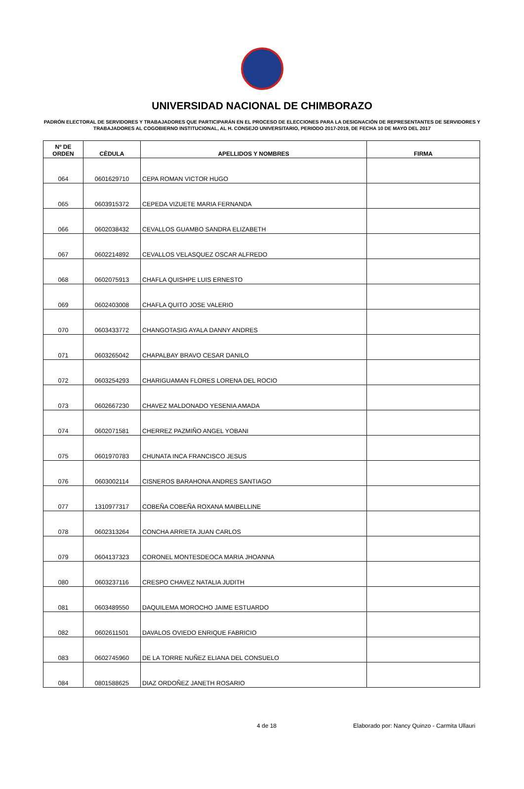UNIVERSIDAD NACIONAL DE CHIMBORAZO
PADRÓN ELECTORAL DE SERVIDORES Y TRABAJADORES QUE PARTICIPARÁN EN EL PROCESO DE ELECCIONES PARA LA DESIGNACIÓN DE REPRESENTANTES DE SERVIDORES Y TRABAJADORES AL COGOBIERNO INSTITUCIONAL, AL H. CONSEJO UNIVERSITARIO, PERIODO 2017-2019, DE FECHA 10 DE MAYO DEL 2017
| Nº DE ORDEN | CÈDULA | APELLIDOS Y NOMBRES | FIRMA |
| --- | --- | --- | --- |
| 064 | 0601629710 | CEPA ROMAN VICTOR HUGO | |
| 065 | 0603915372 | CEPEDA VIZUETE MARIA FERNANDA | |
| 066 | 0602038432 | CEVALLOS GUAMBO SANDRA ELIZABETH | |
| 067 | 0602214892 | CEVALLOS VELASQUEZ OSCAR ALFREDO | |
| 068 | 0602075913 | CHAFLA QUISHPE LUIS ERNESTO | |
| 069 | 0602403008 | CHAFLA QUITO JOSE VALERIO | |
| 070 | 0603433772 | CHANGOTASIG AYALA DANNY ANDRES | |
| 071 | 0603265042 | CHAPALBAY BRAVO CESAR DANILO | |
| 072 | 0603254293 | CHARIGUAMAN FLORES LORENA DEL ROCIO | |
| 073 | 0602667230 | CHAVEZ MALDONADO YESENIA AMADA | |
| 074 | 0602071581 | CHERREZ PAZMIÑO ANGEL YOBANI | |
| 075 | 0601970783 | CHUNATA INCA FRANCISCO JESUS | |
| 076 | 0603002114 | CISNEROS BARAHONA ANDRES SANTIAGO | |
| 077 | 1310977317 | COBEÑA COBEÑA ROXANA MAIBELLINE | |
| 078 | 0602313264 | CONCHA ARRIETA JUAN CARLOS | |
| 079 | 0604137323 | CORONEL MONTESDEOCA MARIA JHOANNA | |
| 080 | 0603237116 | CRESPO CHAVEZ NATALIA JUDITH | |
| 081 | 0603489550 | DAQUILEMA MOROCHO JAIME ESTUARDO | |
| 082 | 0602611501 | DAVALOS OVIEDO ENRIQUE FABRICIO | |
| 083 | 0602745960 | DE LA TORRE NUÑEZ ELIANA DEL CONSUELO | |
| 084 | 0801588625 | DIAZ ORDOÑEZ JANETH ROSARIO | |
4 de 18 Elaborado por: Nancy Quinzo - Carmita Ullauri